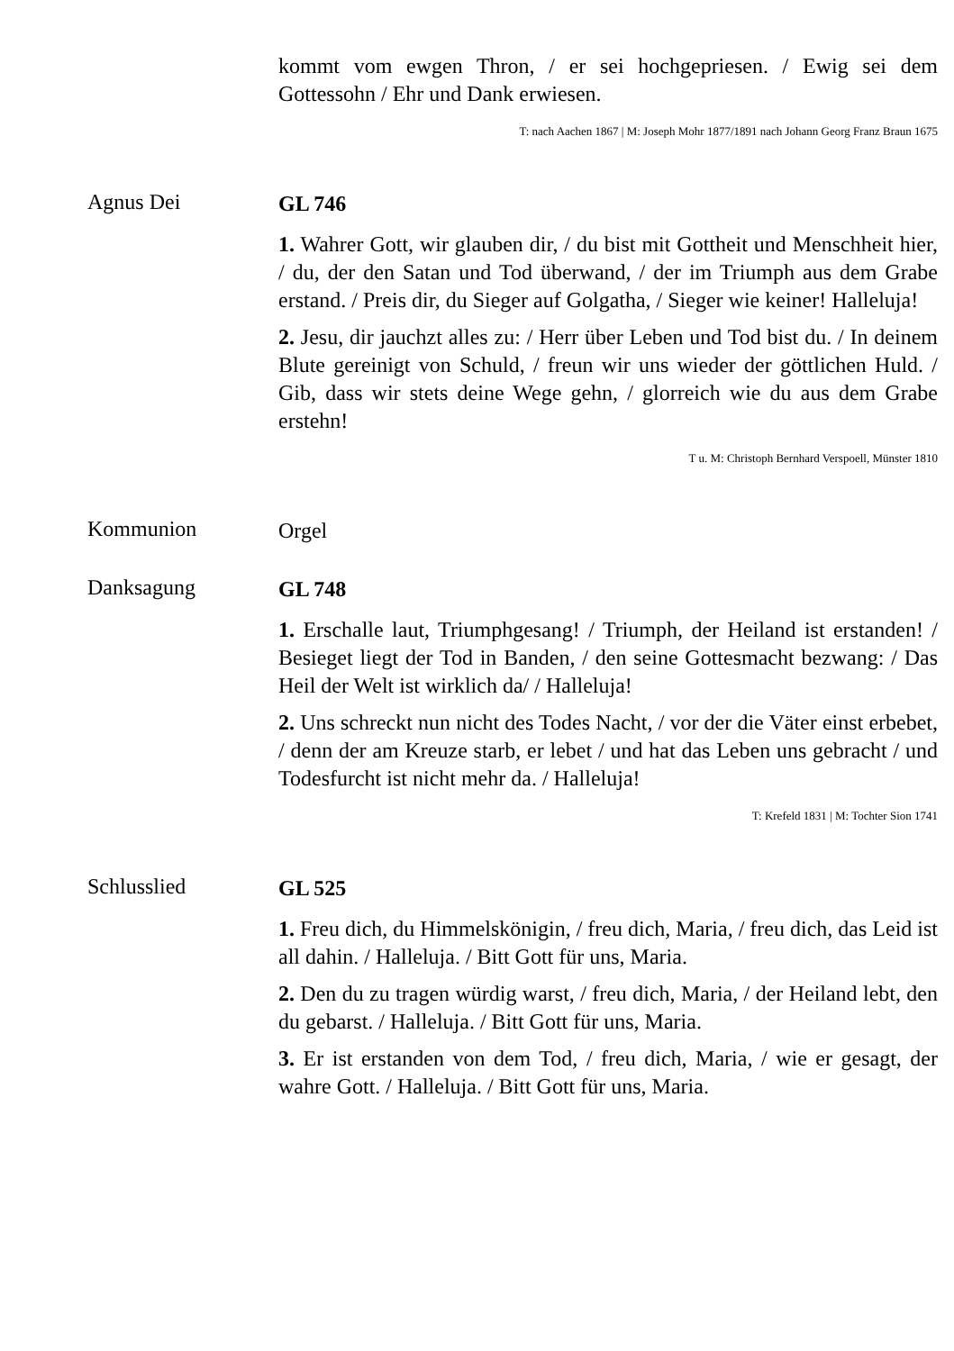kommt vom ewgen Thron, / er sei hochgepriesen. / Ewig sei dem Gottessohn / Ehr und Dank erwiesen.
T: nach Aachen 1867 | M: Joseph Mohr 1877/1891 nach Johann Georg Franz Braun 1675
Agnus Dei
GL 746
1. Wahrer Gott, wir glauben dir, / du bist mit Gottheit und Menschheit hier, / du, der den Satan und Tod überwand, / der im Triumph aus dem Grabe erstand. / Preis dir, du Sieger auf Golgatha, / Sieger wie keiner! Halleluja!
2. Jesu, dir jauchzt alles zu: / Herr über Leben und Tod bist du. / In deinem Blute gereinigt von Schuld, / freun wir uns wieder der göttlichen Huld. / Gib, dass wir stets deine Wege gehn, / glorreich wie du aus dem Grabe erstehn!
T u. M: Christoph Bernhard Verspoell, Münster 1810
Kommunion
Orgel
Danksagung
GL 748
1. Erschalle laut, Triumphgesang! / Triumph, der Heiland ist erstanden! / Besieget liegt der Tod in Banden, / den seine Gottesmacht bezwang: / Das Heil der Welt ist wirklich da/ / Halleluja!
2. Uns schreckt nun nicht des Todes Nacht, / vor der die Väter einst erbebet, / denn der am Kreuze starb, er lebet / und hat das Leben uns gebracht / und Todesfurcht ist nicht mehr da. / Halleluja!
T: Krefeld 1831 | M: Tochter Sion 1741
Schlusslied
GL 525
1. Freu dich, du Himmelskönigin, / freu dich, Maria, / freu dich, das Leid ist all dahin. / Halleluja. / Bitt Gott für uns, Maria.
2. Den du zu tragen würdig warst, / freu dich, Maria, / der Heiland lebt, den du gebarst. / Halleluja. / Bitt Gott für uns, Maria.
3. Er ist erstanden von dem Tod, / freu dich, Maria, / wie er gesagt, der wahre Gott. / Halleluja. / Bitt Gott für uns, Maria.